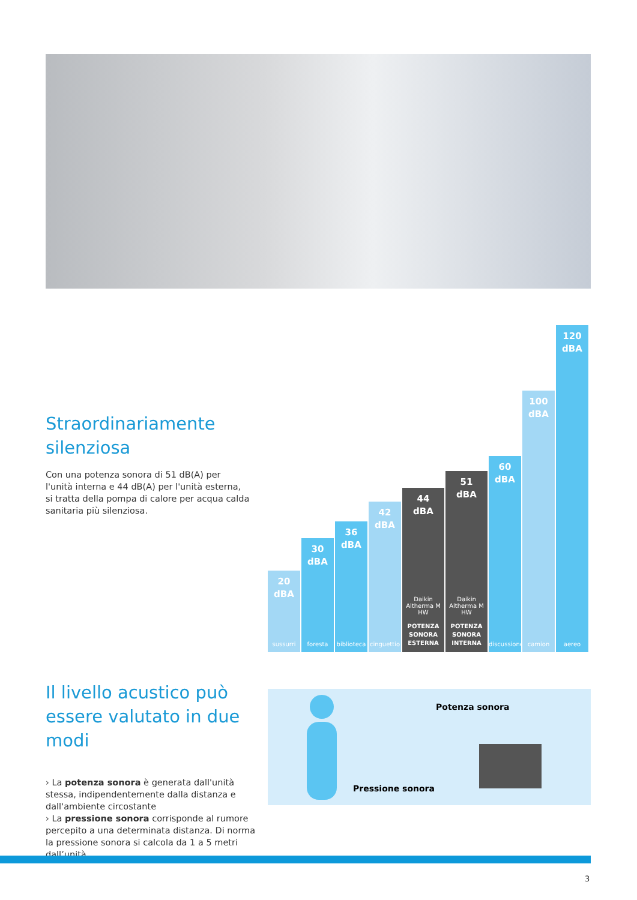Straordinariamente silenziosa
Con una potenza sonora di 51 dB(A) per l'unità interna e 44 dB(A) per l'unità esterna, si tratta della pompa di calore per acqua calda sanitaria più silenziosa.
20
dBA
sussurri
30
dBA
foresta
36
dBA
biblioteca
42
dBA
cinguettio
44
dBA
Daikin Altherma M HW
POTENZA SONORA ESTERNA
51
dBA
Daikin Altherma M HW
POTENZA SONORA INTERNA
60
dBA
discussione
100
dBA
camion
120
dBA
aereo
Il livello acustico può essere valutato in due modi
› La potenza sonora è generata dall'unità stessa, indipendentemente dalla distanza e dall'ambiente circostante
› La pressione sonora corrisponde al rumore percepito a una determinata distanza. Di norma la pressione sonora si calcola da 1 a 5 metri dall’unità.
Potenza sonora
Pressione sonora
3